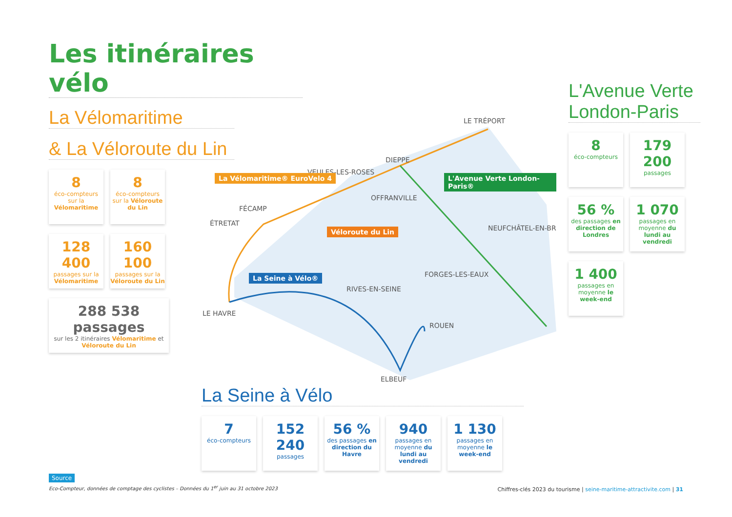Les itinéraires vélo
La Vélomaritime
& La Véloroute du Lin
8 éco-compteurs sur la Vélomaritime
8 éco-compteurs sur la Véloroute du Lin
128 400 passages sur la Vélomaritime
160 100 passages sur la Véloroute du Lin
288 538 passages sur les 2 itinéraires Vélomaritime et Véloroute du Lin
LE TRÉPORT
DIEPPE
VEULES-LES-ROSES
OFFRANVILLE
FÉCAMP
ÉTRETAT
NEUFCHÂTEL-EN-BR
FORGES-LES-EAUX
RIVES-EN-SEINE
LE HAVRE
ROUEN
ELBEUF
La Vélomaritime® EuroVelo 4
Véloroute du Lin
L'Avenue Verte London-Paris®
La Seine à Vélo®
L'Avenue Verte London-Paris
8 éco-compteurs
179 200 passages
56 % des passages en direction de Londres
1 070 passages en moyenne du lundi au vendredi
1 400 passages en moyenne le week-end
La Seine à Vélo
7 éco-compteurs
152 240 passages
56 % des passages en direction du Havre
940 passages en moyenne du lundi au vendredi
1 130 passages en moyenne le week-end
Source
Eco-Compteur, données de comptage des cyclistes – Données du 1<sup>er</sup> juin au 31 octobre 2023
Chiffres-clés 2023 du tourisme | seine-maritime-attractivite.com | 31